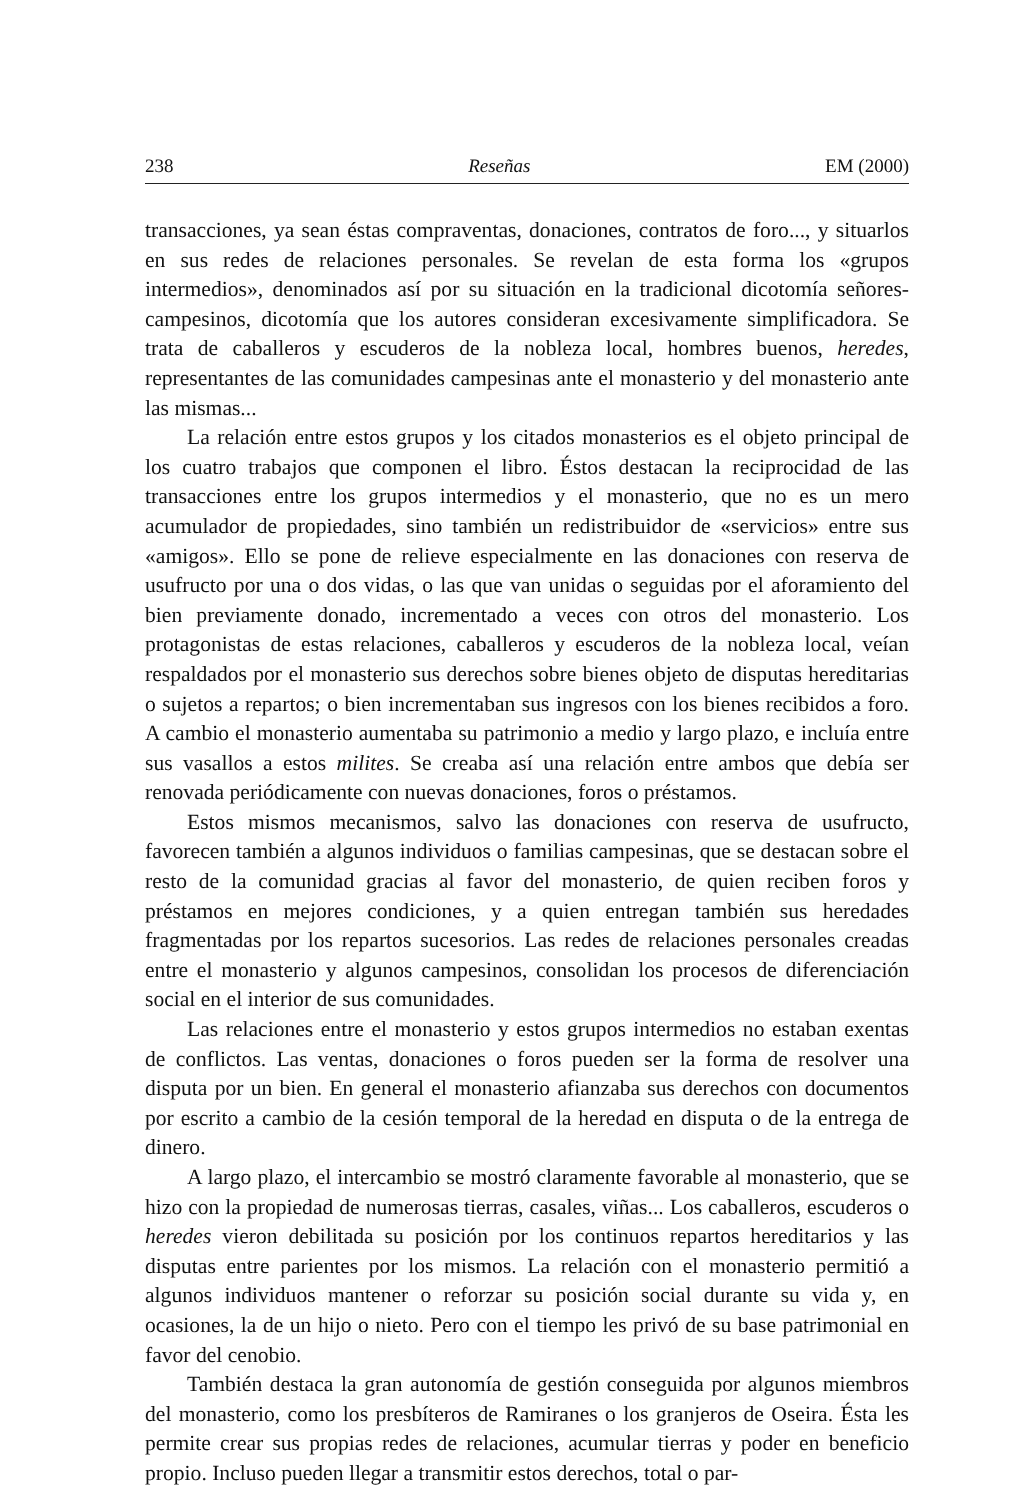238 Reseñas EM (2000)
transacciones, ya sean éstas compraventas, donaciones, contratos de foro..., y situarlos en sus redes de relaciones personales. Se revelan de esta forma los «grupos intermedios», denominados así por su situación en la tradicional dicotomía señores-campesinos, dicotomía que los autores consideran excesivamente simplificadora. Se trata de caballeros y escuderos de la nobleza local, hombres buenos, heredes, representantes de las comunidades campesinas ante el monasterio y del monasterio ante las mismas...
La relación entre estos grupos y los citados monasterios es el objeto principal de los cuatro trabajos que componen el libro. Éstos destacan la reciprocidad de las transacciones entre los grupos intermedios y el monasterio, que no es un mero acumulador de propiedades, sino también un redistribuidor de «servicios» entre sus «amigos». Ello se pone de relieve especialmente en las donaciones con reserva de usufructo por una o dos vidas, o las que van unidas o seguidas por el aforamiento del bien previamente donado, incrementado a veces con otros del monasterio. Los protagonistas de estas relaciones, caballeros y escuderos de la nobleza local, veían respaldados por el monasterio sus derechos sobre bienes objeto de disputas hereditarias o sujetos a repartos; o bien incrementaban sus ingresos con los bienes recibidos a foro. A cambio el monasterio aumentaba su patrimonio a medio y largo plazo, e incluía entre sus vasallos a estos milites. Se creaba así una relación entre ambos que debía ser renovada periódicamente con nuevas donaciones, foros o préstamos.
Estos mismos mecanismos, salvo las donaciones con reserva de usufructo, favorecen también a algunos individuos o familias campesinas, que se destacan sobre el resto de la comunidad gracias al favor del monasterio, de quien reciben foros y préstamos en mejores condiciones, y a quien entregan también sus heredades fragmentadas por los repartos sucesorios. Las redes de relaciones personales creadas entre el monasterio y algunos campesinos, consolidan los procesos de diferenciación social en el interior de sus comunidades.
Las relaciones entre el monasterio y estos grupos intermedios no estaban exentas de conflictos. Las ventas, donaciones o foros pueden ser la forma de resolver una disputa por un bien. En general el monasterio afianzaba sus derechos con documentos por escrito a cambio de la cesión temporal de la heredad en disputa o de la entrega de dinero.
A largo plazo, el intercambio se mostró claramente favorable al monasterio, que se hizo con la propiedad de numerosas tierras, casales, viñas... Los caballeros, escuderos o heredes vieron debilitada su posición por los continuos repartos hereditarios y las disputas entre parientes por los mismos. La relación con el monasterio permitió a algunos individuos mantener o reforzar su posición social durante su vida y, en ocasiones, la de un hijo o nieto. Pero con el tiempo les privó de su base patrimonial en favor del cenobio.
También destaca la gran autonomía de gestión conseguida por algunos miembros del monasterio, como los presbíteros de Ramiranes o los granjeros de Oseira. Ésta les permite crear sus propias redes de relaciones, acumular tierras y poder en beneficio propio. Incluso pueden llegar a transmitir estos derechos, total o par-